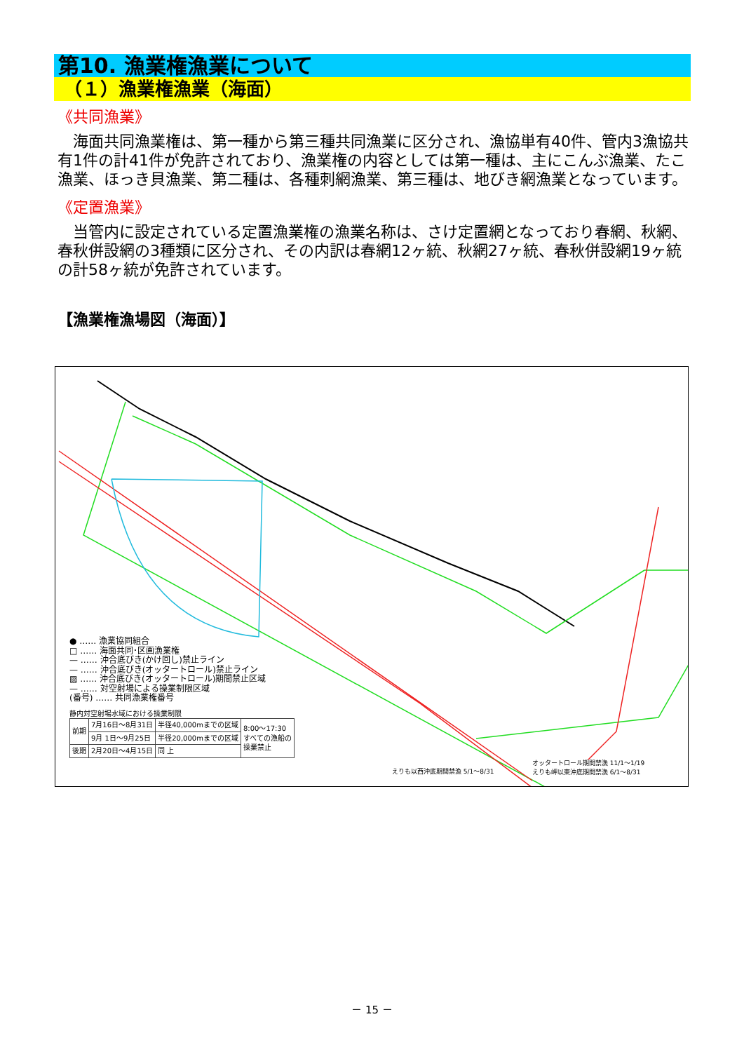第10. 漁業権漁業について
（１）漁業権漁業（海面）
《共同漁業》
　海面共同漁業権は、第一種から第三種共同漁業に区分され、漁協単有40件、管内3漁協共有1件の計41件が免許されており、漁業権の内容としては第一種は、主にこんぶ漁業、たこ漁業、ほっき貝漁業、第二種は、各種刺網漁業、第三種は、地びき網漁業となっています。
《定置漁業》
　当管内に設定されている定置漁業権の漁業名称は、さけ定置網となっており春網、秋網、春秋併設網の3種類に区分され、その内訳は春網12ヶ統、秋網27ヶ統、春秋併設網19ヶ統の計58ヶ統が免許されています。
【漁業権漁場図（海面）】
● …… 漁業協同組合
□ …… 海面共同･区画漁業権
— …… 沖合底びき(かけ回し)禁止ライン
— …… 沖合底びき(オッタートロール)禁止ライン
▨ …… 沖合底びき(オッタートロール)期間禁止区域
— …… 対空射場による操業制限区域
(番号) …… 共同漁業権番号
静内対空射場水域における操業制限
| 前期 | 7月16日～8月31日 | 半径40,000mまでの区域 | 8:00～17:30 すべての漁船の 操業禁止 |
| | 9月 1日～9月25日 | 半径20,000mまでの区域 | |
| 後期 | 2月20日～4月15日 | 同 上 | |
えりも以西沖底期間禁漁 5/1～8/31
オッタートロール期間禁漁 11/1～1/19
えりも岬以東沖底期間禁漁 6/1～8/31
－ 15 －